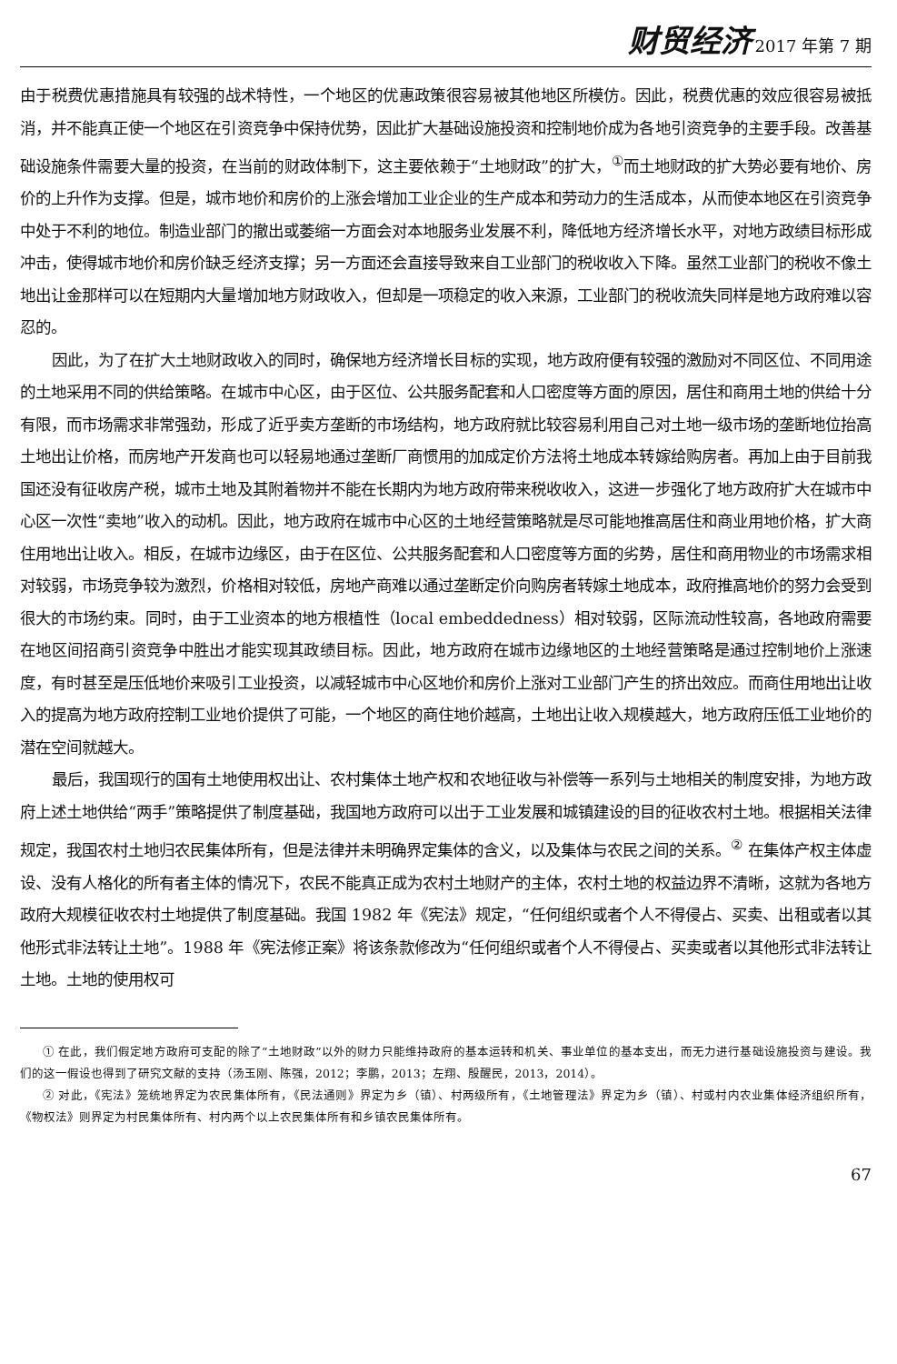财贸经济 2017 年第 7 期
由于税费优惠措施具有较强的战术特性，一个地区的优惠政策很容易被其他地区所模仿。因此，税费优惠的效应很容易被抵消，并不能真正使一个地区在引资竞争中保持优势，因此扩大基础设施投资和控制地价成为各地引资竞争的主要手段。改善基础设施条件需要大量的投资，在当前的财政体制下，这主要依赖于“土地财政”的扩大，<sup>①</sup>而土地财政的扩大势必要有地价、房价的上升作为支撑。但是，城市地价和房价的上涨会增加工业企业的生产成本和劳动力的生活成本，从而使本地区在引资竞争中处于不利的地位。制造业部门的撤出或萎缩一方面会对本地服务业发展不利，降低地方经济增长水平，对地方政绩目标形成冲击，使得城市地价和房价缺乏经济支撑；另一方面还会直接导致来自工业部门的税收收入下降。虽然工业部门的税收不像土地出让金那样可以在短期内大量增加地方财政收入，但却是一项稳定的收入来源，工业部门的税收流失同样是地方政府难以容忍的。
因此，为了在扩大土地财政收入的同时，确保地方经济增长目标的实现，地方政府便有较强的激励对不同区位、不同用途的土地采用不同的供给策略。在城市中心区，由于区位、公共服务配套和人口密度等方面的原因，居住和商用土地的供给十分有限，而市场需求非常强劲，形成了近乎卖方垄断的市场结构，地方政府就比较容易利用自己对土地一级市场的垄断地位抬高土地出让价格，而房地产开发商也可以轻易地通过垄断厂商惯用的加成定价方法将土地成本转嫁给购房者。再加上由于目前我国还没有征收房产税，城市土地及其附着物并不能在长期内为地方政府带来税收收入，这进一步强化了地方政府扩大在城市中心区一次性“卖地”收入的动机。因此，地方政府在城市中心区的土地经营策略就是尽可能地推高居住和商业用地价格，扩大商住用地出让收入。相反，在城市边缘区，由于在区位、公共服务配套和人口密度等方面的劣势，居住和商用物业的市场需求相对较弱，市场竞争较为激烈，价格相对较低，房地产商难以通过垄断定价向购房者转嫁土地成本，政府推高地价的努力会受到很大的市场约束。同时，由于工业资本的地方根植性（local embeddedness）相对较弱，区际流动性较高，各地政府需要在地区间招商引资竞争中胜出才能实现其政绩目标。因此，地方政府在城市边缘地区的土地经营策略是通过控制地价上涨速度，有时甚至是压低地价来吸引工业投资，以减轻城市中心区地价和房价上涨对工业部门产生的挤出效应。而商住用地出让收入的提高为地方政府控制工业地价提供了可能，一个地区的商住地价越高，土地出让收入规模越大，地方政府压低工业地价的潜在空间就越大。
最后，我国现行的国有土地使用权出让、农村集体土地产权和农地征收与补偿等一系列与土地相关的制度安排，为地方政府上述土地供给“两手”策略提供了制度基础，我国地方政府可以出于工业发展和城镇建设的目的征收农村土地。根据相关法律规定，我国农村土地归农民集体所有，但是法律并未明确界定集体的含义，以及集体与农民之间的关系。<sup>②</sup> 在集体产权主体虚设、没有人格化的所有者主体的情况下，农民不能真正成为农村土地财产的主体，农村土地的权益边界不清晰，这就为各地方政府大规模征收农村土地提供了制度基础。我国 1982 年《宪法》规定，“任何组织或者个人不得侵占、买卖、出租或者以其他形式非法转让土地”。1988 年《宪法修正案》将该条款修改为“任何组织或者个人不得侵占、买卖或者以其他形式非法转让土地。土地的使用权可
① 在此，我们假定地方政府可支配的除了“土地财政”以外的财力只能维持政府的基本运转和机关、事业单位的基本支出，而无力进行基础设施投资与建设。我们的这一假设也得到了研究文献的支持（汤玉刚、陈强，2012；李鹏，2013；左翔、殷醒民，2013，2014）。
② 对此，《宪法》笼统地界定为农民集体所有，《民法通则》界定为乡（镇）、村两级所有，《土地管理法》界定为乡（镇）、村或村内农业集体经济组织所有，《物权法》则界定为村民集体所有、村内两个以上农民集体所有和乡镇农民集体所有。
67